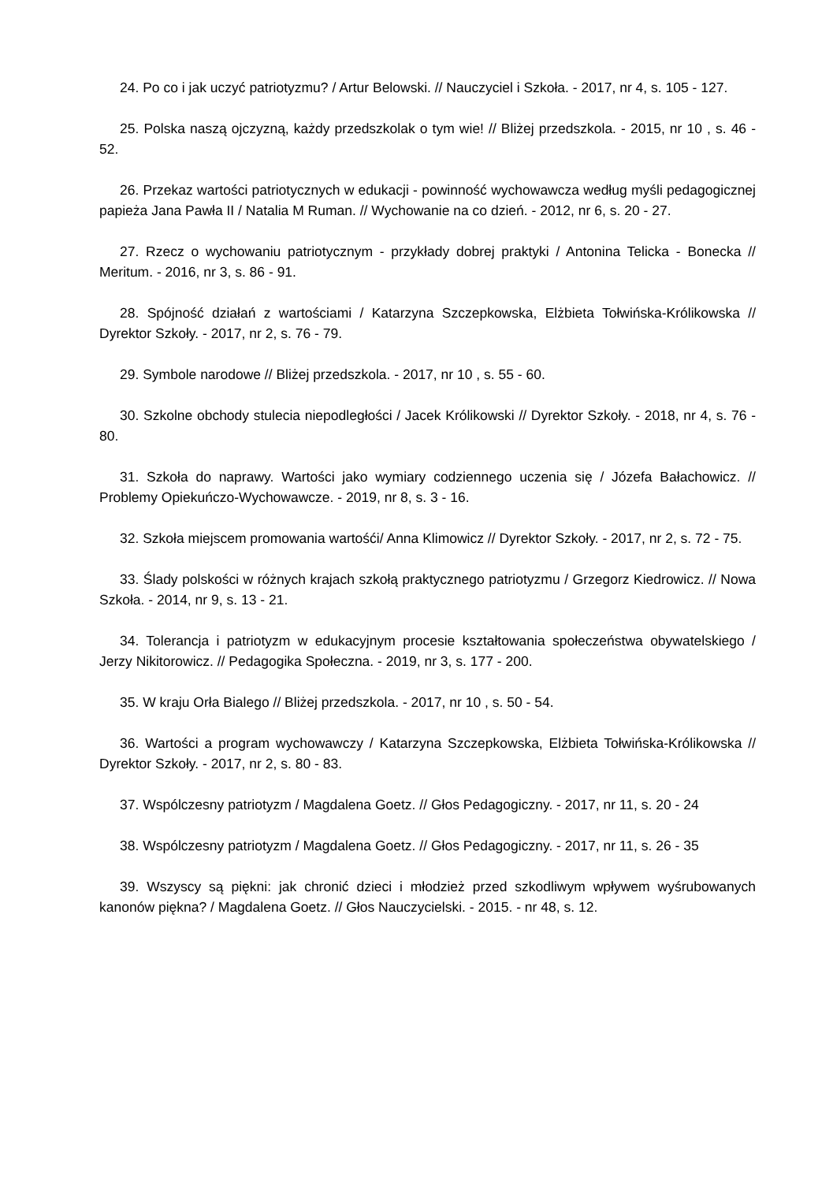24. Po co i jak uczyć patriotyzmu? / Artur Belowski. // Nauczyciel i Szkoła. - 2017, nr 4, s. 105 - 127.
25. Polska naszą ojczyzną, każdy przedszkolak o tym wie! // Bliżej przedszkola. - 2015, nr 10 , s. 46 - 52.
26. Przekaz wartości patriotycznych w edukacji - powinność wychowawcza według myśli pedagogicznej papieża Jana Pawła II / Natalia M Ruman. // Wychowanie na co dzień. - 2012, nr 6, s. 20 - 27.
27. Rzecz o wychowaniu patriotycznym - przykłady dobrej praktyki / Antonina Telicka - Bonecka // Meritum. - 2016, nr 3, s. 86 - 91.
28. Spójność działań z wartościami / Katarzyna Szczepkowska, Elżbieta Tołwińska-Królikowska // Dyrektor Szkoły. - 2017, nr 2, s. 76 - 79.
29. Symbole narodowe // Bliżej przedszkola. - 2017, nr 10 , s. 55 - 60.
30. Szkolne obchody stulecia niepodległości / Jacek Królikowski // Dyrektor Szkoły. - 2018, nr 4, s. 76 - 80.
31. Szkoła do naprawy. Wartości jako wymiary codziennego uczenia się / Józefa Bałachowicz. // Problemy Opiekuńczo-Wychowawcze. - 2019, nr 8, s. 3 - 16.
32. Szkoła miejscem promowania wartośći/ Anna Klimowicz // Dyrektor Szkoły. - 2017, nr 2, s. 72 - 75.
33. Ślady polskości w różnych krajach szkołą praktycznego patriotyzmu / Grzegorz Kiedrowicz. // Nowa Szkoła. - 2014, nr 9, s. 13 - 21.
34. Tolerancja i patriotyzm w edukacyjnym procesie kształtowania społeczeństwa obywatelskiego / Jerzy Nikitorowicz. // Pedagogika Społeczna. - 2019, nr 3, s. 177 - 200.
35. W kraju Orła Bialego // Bliżej przedszkola. - 2017, nr 10 , s. 50 - 54.
36. Wartości a program wychowawczy / Katarzyna Szczepkowska, Elżbieta Tołwińska-Królikowska // Dyrektor Szkoły. - 2017, nr 2, s. 80 - 83.
37. Wspólczesny patriotyzm / Magdalena Goetz. // Głos Pedagogiczny. - 2017, nr 11, s. 20 - 24
38. Wspólczesny patriotyzm / Magdalena Goetz. // Głos Pedagogiczny. - 2017, nr 11, s. 26 - 35
39. Wszyscy są piękni: jak chronić dzieci i młodzież przed szkodliwym wpływem wyśrubowanych kanonów piękna? / Magdalena Goetz. // Głos Nauczycielski. - 2015. - nr 48, s. 12.